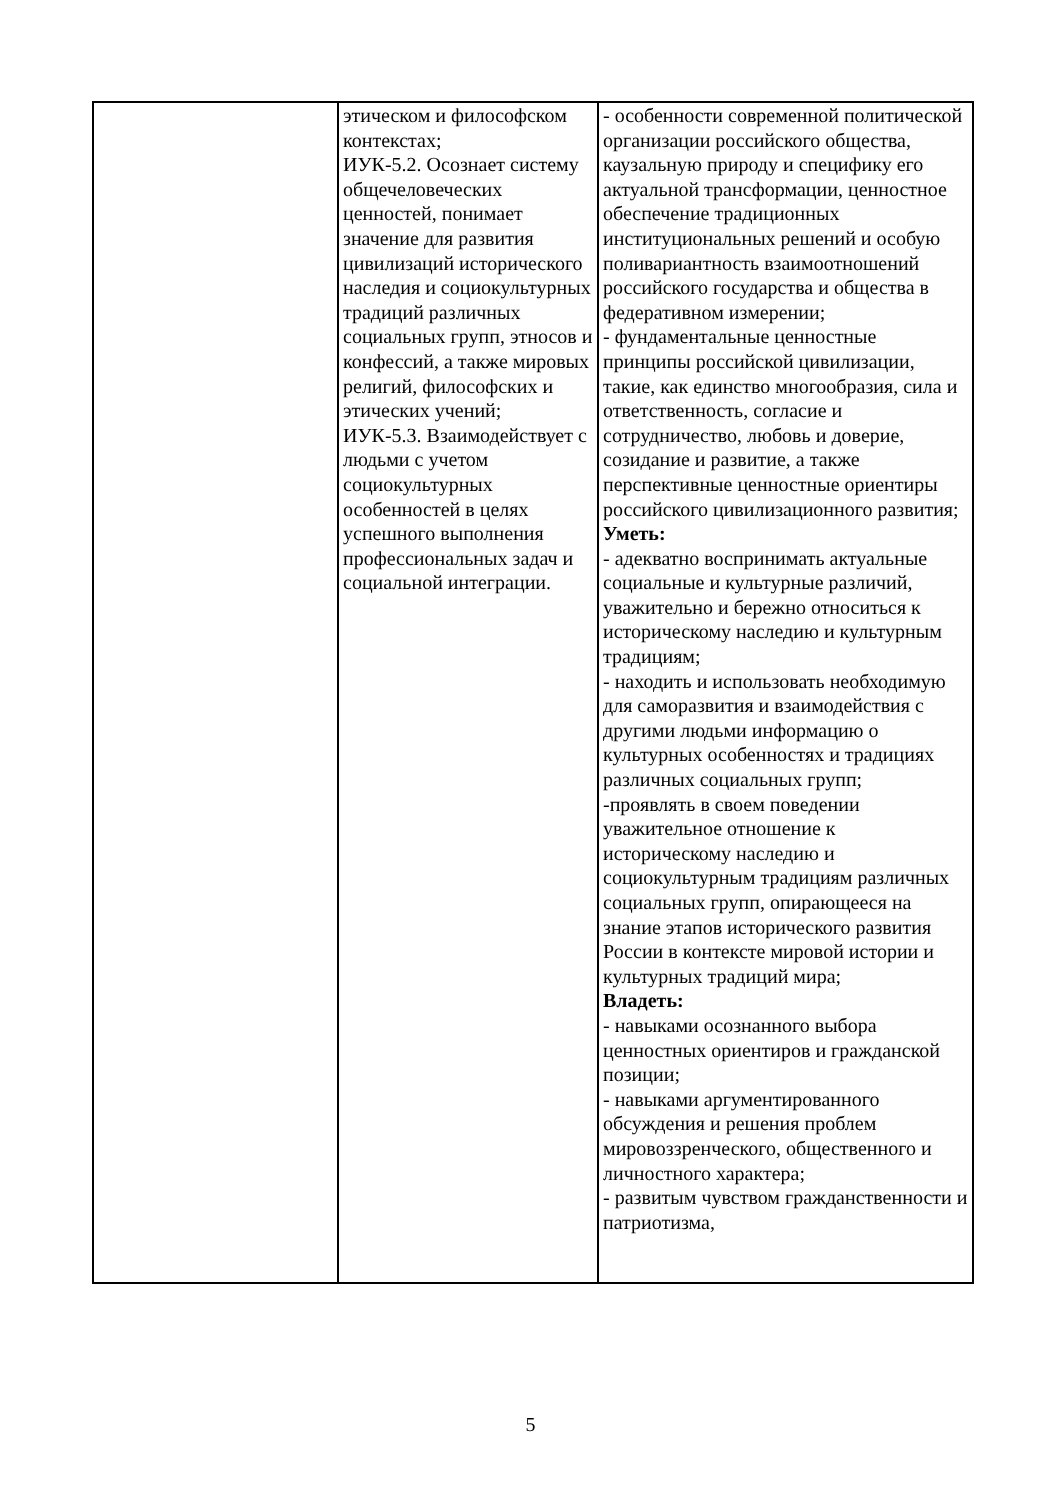| | этическом и философском контекстах; ИУК-5.2. Осознает систему общечеловеческих ценностей, понимает значение для развития цивилизаций исторического наследия и социокультурных традиций различных социальных групп, этносов и конфессий, а также мировых религий, философских и этических учений; ИУК-5.3. Взаимодействует с людьми с учетом социокультурных особенностей в целях успешного выполнения профессиональных задач и социальной интеграции. | - особенности современной политической организации российского общества, каузальную природу и специфику его актуальной трансформации, ценностное обеспечение традиционных институциональных решений и особую поливариантность взаимоотношений российского государства и общества в федеративном измерении; - фундаментальные ценностные принципы российской цивилизации, такие, как единство многообразия, сила и ответственность, согласие и сотрудничество, любовь и доверие, созидание и развитие, а также перспективные ценностные ориентиры российского цивилизационного развития; Уметь: - адекватно воспринимать актуальные социальные и культурные различий, уважительно и бережно относиться к историческому наследию и культурным традициям; - находить и использовать необходимую для саморазвития и взаимодействия с другими людьми информацию о культурных особенностях и традициях различных социальных групп; -проявлять в своем поведении уважительное отношение к историческому наследию и социокультурным традициям различных социальных групп, опирающееся на знание этапов исторического развития России в контексте мировой истории и культурных традиций мира; Владеть: - навыками осознанного выбора ценностных ориентиров и гражданской позиции; - навыками аргументированного обсуждения и решения проблем мировоззренческого, общественного и личностного характера; - развитым чувством гражданственности и патриотизма, |
5